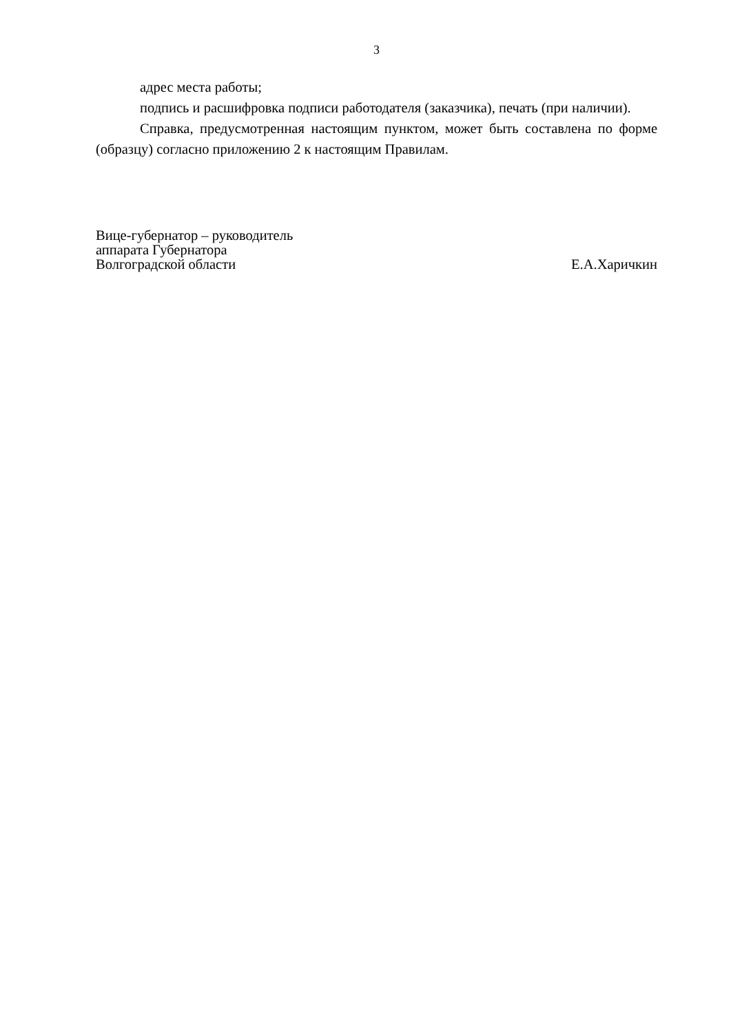3
адрес места работы;
подпись и расшифровка подписи работодателя (заказчика), печать (при наличии).
Справка, предусмотренная настоящим пунктом, может быть составлена по форме (образцу) согласно приложению 2 к настоящим Правилам.
Вице-губернатор – руководитель
аппарата Губернатора
Волгоградской области
Е.А.Харичкин